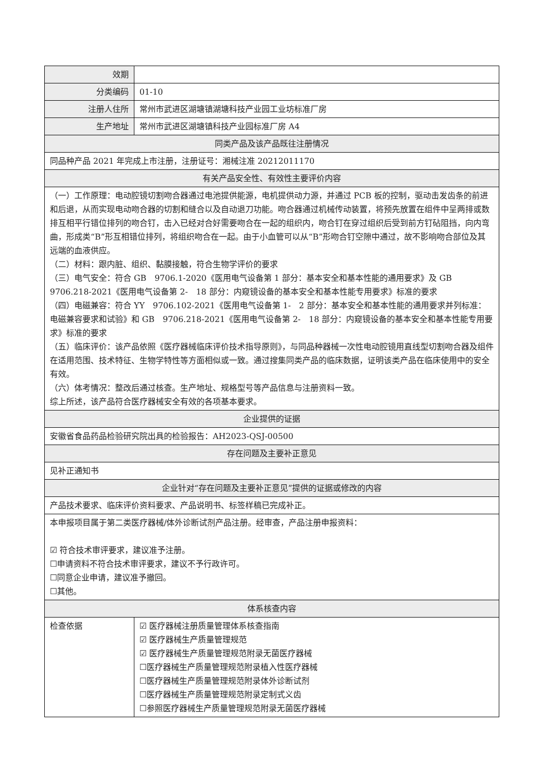| 效期 | |
| 分类编码 | 01-10 |
| 注册人住所 | 常州市武进区湖塘镇湖塘科技产业园工业坊标准厂房 |
| 生产地址 | 常州市武进区湖塘镇科技产业园标准厂房 A4 |
| 同类产品及该产品既往注册情况 | |
| 同品种产品 2021 年完成上市注册，注册证号：湘械注准 20212011170 | |
| 有关产品安全性、有效性主要评价内容 | |
| （一）工作原理：电动腔镜切割吻合器通过电池提供能源，电机提供动力源，并通过 PCB 板的控制，驱动击发齿条的前进和后退，从而实现电动吻合器的切割和缝合以及自动退刀功能。吻合器通过机械传动装置，将预先放置在组件中呈两排或数排互相平行错位排列的吻合钉，击入已经对合好需要吻合在一起的组织内，吻合钉在穿过组织后受到前方钉砧阻挡，向内弯曲，形成类“B”形互相错位排列，将组织吻合在一起。由于小血管可以从“B”形吻合钉空隙中通过，故不影响吻合部位及其远端的血液供应。 （二）材料：跟内脏、组织、黏膜接触，符合生物学评价的要求 （三）电气安全：符合 GB 9706.1-2020《医用电气设备第 1 部分：基本安全和基本性能的通用要求》及 GB 9706.218-2021《医用电气设备第 2- 18 部分：内窥镜设备的基本安全和基本性能专用要求》标准的要求 （四）电磁兼容：符合 YY 9706.102-2021《医用电气设备第 1- 2 部分：基本安全和基本性能的通用要求并列标准：电磁兼容要求和试验》和 GB 9706.218-2021《医用电气设备第 2- 18 部分：内窥镜设备的基本安全和基本性能专用要求》标准的要求 （五）临床评价：该产品依照《医疗器械临床评价技术指导原则》，与同品种器械一次性电动腔镜用直线型切割吻合器及组件在适用范围、技术特征、生物学特性等方面相似或一致。通过搜集同类产品的临床数据，证明该类产品在临床使用中的安全有效。 （六）体考情况：整改后通过核查。生产地址、规格型号等产品信息与注册资料一致。 综上所述，该产品符合医疗器械安全有效的各项基本要求。 | |
| 企业提供的证据 | |
| 安徽省食品药品检验研究院出具的检验报告：AH2023-QSJ-00500 | |
| 存在问题及主要补正意见 | |
| 见补正通知书 | |
| 企业针对“存在问题及主要补正意见”提供的证据或修改的内容 | |
| 产品技术要求、临床评价资料要求、产品说明书、标签样稿已完成补正。 | |
| 本申报项目属于第二类医疗器械/体外诊断试剂产品注册。经审查，产品注册申报资料： ☑ 符合技术审评要求，建议准予注册。 ☐申请资料不符合技术审评要求，建议不予行政许可。 ☐同意企业申请，建议准予撤回。 ☐其他。 | |
| 体系核查内容 | |
| 检查依据 | ☑ 医疗器械注册质量管理体系核查指南 ☑ 医疗器械生产质量管理规范 ☑ 医疗器械生产质量管理规范附录无菌医疗器械 ☐医疗器械生产质量管理规范附录植入性医疗器械 ☐医疗器械生产质量管理规范附录体外诊断试剂 ☐医疗器械生产质量管理规范附录定制式义齿 ☐参照医疗器械生产质量管理规范附录无菌医疗器械 |